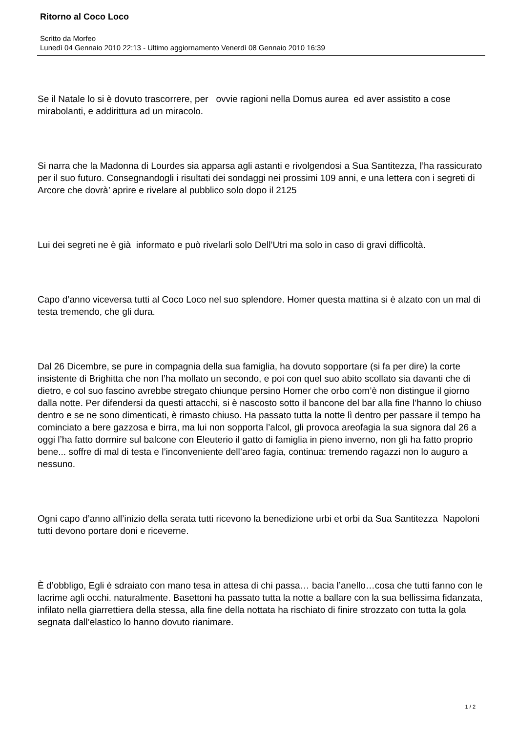Ritorno al Coco Loco
Scritto da Morfeo
Lunedì 04 Gennaio 2010 22:13 - Ultimo aggiornamento Venerdì 08 Gennaio 2010 16:39
Se il Natale lo si è dovuto trascorrere, per ovvie ragioni nella Domus aurea ed aver assistito a cose mirabolanti, e addirittura ad un miracolo.
Si narra che la Madonna di Lourdes sia apparsa agli astanti e rivolgendosi a Sua Santitezza, l’ha rassicurato per il suo futuro. Consegnandogli i risultati dei sondaggi nei prossimi 109 anni, e una lettera con i segreti di Arcore che dovrà’ aprire e rivelare al pubblico solo dopo il 2125
Lui dei segreti ne è già informato e può rivelarli solo Dell’Utri ma solo in caso di gravi difficoltà.
Capo d’anno viceversa tutti al Coco Loco nel suo splendore. Homer questa mattina si è alzato con un mal di testa tremendo, che gli dura.
Dal 26 Dicembre, se pure in compagnia della sua famiglia, ha dovuto sopportare (si fa per dire) la corte insistente di Brighitta che non l’ha mollato un secondo, e poi con quel suo abito scollato sia davanti che di dietro, e col suo fascino avrebbe stregato chiunque persino Homer che orbo com’è non distingue il giorno dalla notte. Per difendersi da questi attacchi, si è nascosto sotto il bancone del bar alla fine l’hanno lo chiuso dentro e se ne sono dimenticati, è rimasto chiuso. Ha passato tutta la notte lì dentro per passare il tempo ha cominciato a bere gazzosa e birra, ma lui non sopporta l’alcol, gli provoca areofagia la sua signora dal 26 a oggi l’ha fatto dormire sul balcone con Eleuterio il gatto di famiglia in pieno inverno, non gli ha fatto proprio bene... soffre di mal di testa e l’inconveniente dell’areo fagia, continua: tremendo ragazzi non lo auguro a nessuno.
Ogni capo d’anno all’inizio della serata tutti ricevono la benedizione urbi et orbi da Sua Santitezza Napoloni tutti devono portare doni e riceverne.
È d’obbligo, Egli è sdraiato con mano tesa in attesa di chi passa… bacia l’anello…cosa che tutti fanno con le lacrime agli occhi. naturalmente. Basettoni ha passato tutta la notte a ballare con la sua bellissima fidanzata, infilato nella giarrettiera della stessa, alla fine della nottata ha rischiato di finire strozzato con tutta la gola segnata dall’elastico lo hanno dovuto rianimare.
1 / 2